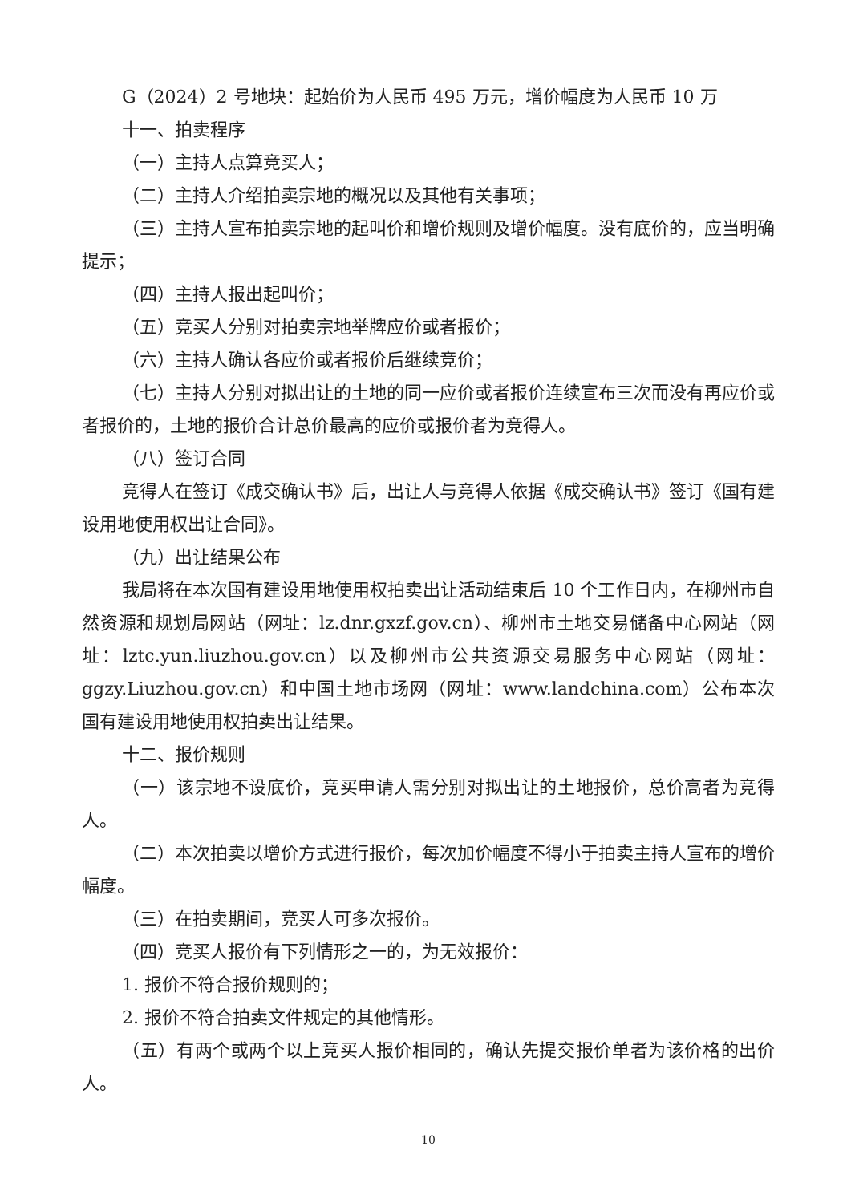G（2024）2 号地块：起始价为人民币 495 万元，增价幅度为人民币 10 万
十一、拍卖程序
（一）主持人点算竞买人；
（二）主持人介绍拍卖宗地的概况以及其他有关事项；
（三）主持人宣布拍卖宗地的起叫价和增价规则及增价幅度。没有底价的，应当明确提示；
（四）主持人报出起叫价；
（五）竞买人分别对拍卖宗地举牌应价或者报价；
（六）主持人确认各应价或者报价后继续竞价；
（七）主持人分别对拟出让的土地的同一应价或者报价连续宣布三次而没有再应价或者报价的，土地的报价合计总价最高的应价或报价者为竞得人。
（八）签订合同
竞得人在签订《成交确认书》后，出让人与竞得人依据《成交确认书》签订《国有建设用地使用权出让合同》。
（九）出让结果公布
我局将在本次国有建设用地使用权拍卖出让活动结束后 10 个工作日内，在柳州市自然资源和规划局网站（网址：lz.dnr.gxzf.gov.cn）、柳州市土地交易储备中心网站（网址：lztc.yun.liuzhou.gov.cn）以及柳州市公共资源交易服务中心网站（网址：ggzy.Liuzhou.gov.cn）和中国土地市场网（网址：www.landchina.com）公布本次国有建设用地使用权拍卖出让结果。
十二、报价规则
（一）该宗地不设底价，竞买申请人需分别对拟出让的土地报价，总价高者为竞得人。
（二）本次拍卖以增价方式进行报价，每次加价幅度不得小于拍卖主持人宣布的增价幅度。
（三）在拍卖期间，竞买人可多次报价。
（四）竞买人报价有下列情形之一的，为无效报价：
1. 报价不符合报价规则的；
2. 报价不符合拍卖文件规定的其他情形。
（五）有两个或两个以上竞买人报价相同的，确认先提交报价单者为该价格的出价人。
10